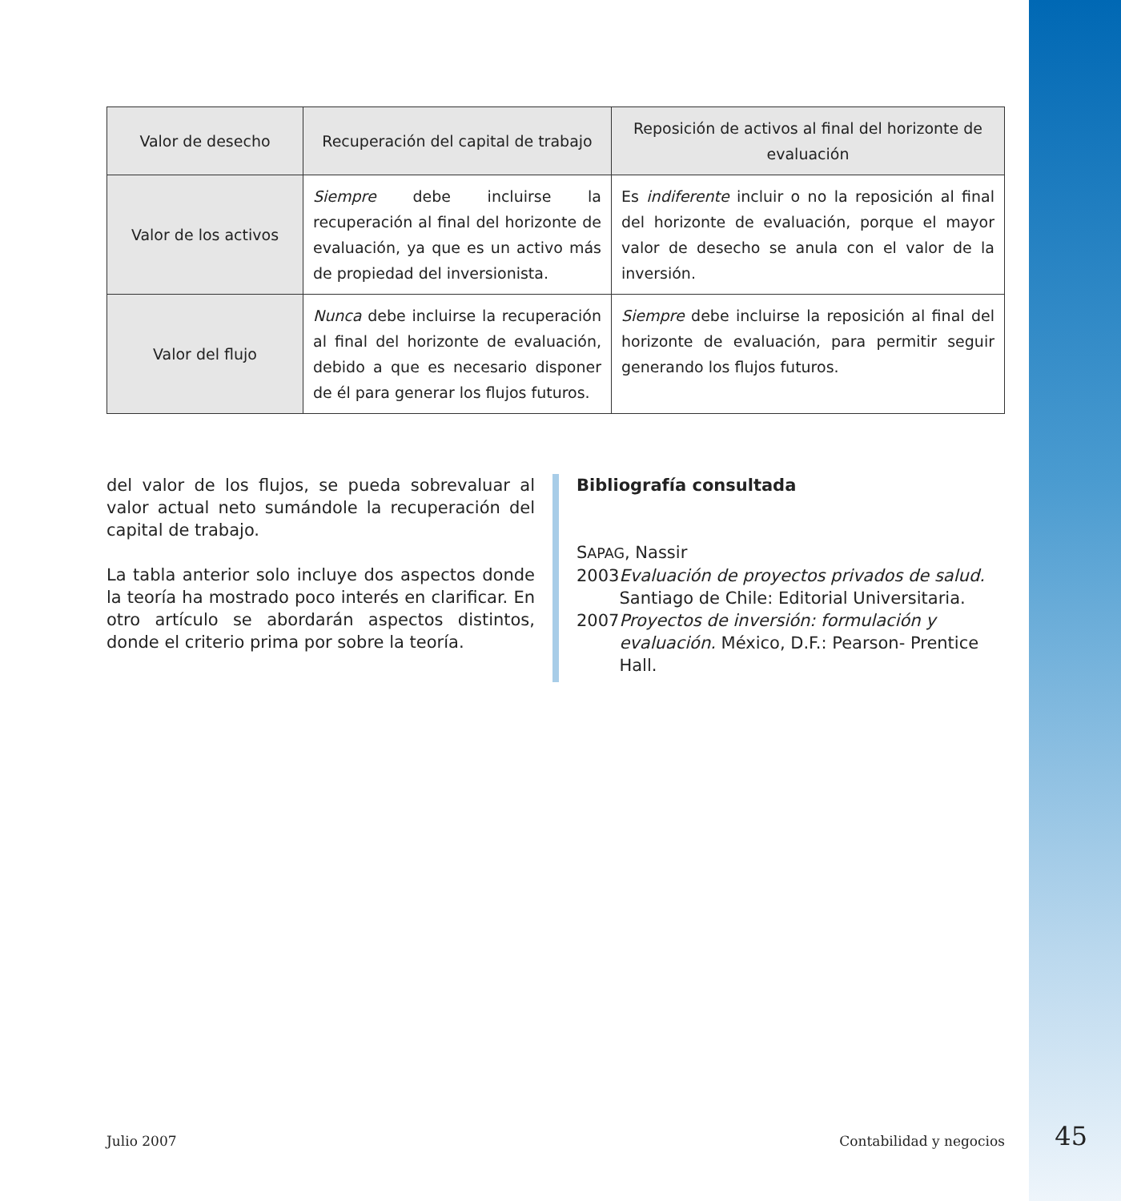| Valor de desecho | Recuperación del capital de trabajo | Reposición de activos al final del horizonte de evaluación |
| --- | --- | --- |
| Valor de los activos | Siempre debe incluirse la recuperación al final del horizonte de evaluación, ya que es un activo más de propiedad del inversionista. | Es indiferente incluir o no la reposición al final del horizonte de evaluación, porque el mayor valor de desecho se anula con el valor de la inversión. |
| Valor del flujo | Nunca debe incluirse la recuperación al final del horizonte de evaluación, debido a que es necesario disponer de él para generar los flujos futuros. | Siempre debe incluirse la reposición al final del horizonte de evaluación, para permitir seguir generando los flujos futuros. |
del valor de los flujos, se pueda sobrevaluar al valor actual neto sumándole la recuperación del capital de trabajo.
La tabla anterior solo incluye dos aspectos donde la teoría ha mostrado poco interés en clarificar. En otro artículo se abordarán aspectos distintos, donde el criterio prima por sobre la teoría.
Bibliografía consultada
SAPAG, Nassir
2003 Evaluación de proyectos privados de salud. Santiago de Chile: Editorial Universitaria.
2007 Proyectos de inversión: formulación y evaluación. México, D.F.: Pearson- Prentice Hall.
Julio 2007 Contabilidad y negocios 45